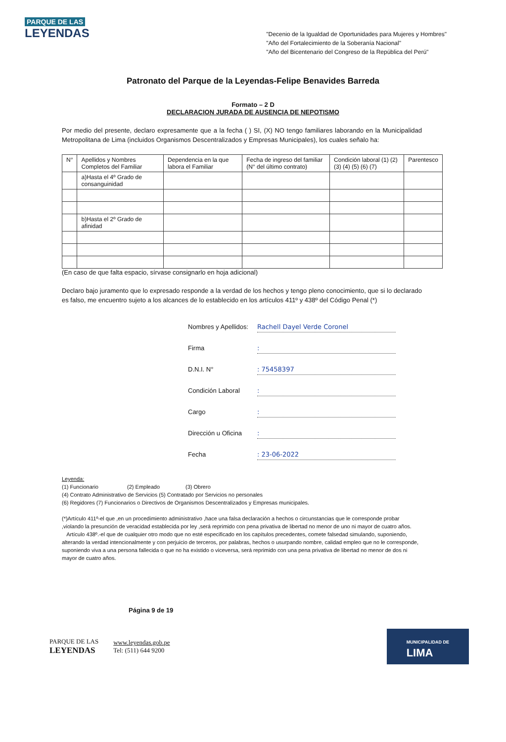PARQUE DE LAS
LEYENDAS
"Decenio de la Igualdad de Oportunidades para Mujeres y Hombres"
"Año del Fortalecimiento de la Soberanía Nacional"
"Año del Bicentenario del Congreso de la República del Perú"
Patronato del Parque de la Leyendas-Felipe Benavides Barreda
Formato – 2 D
DECLARACION JURADA DE AUSENCIA DE NEPOTISMO
Por medio del presente, declaro expresamente que a la fecha ( ) SI, (X) NO tengo familiares laborando en la Municipalidad Metropolitana de Lima (incluidos Organismos Descentralizados y Empresas Municipales), los cuales señalo ha:
| N° | Apellidos y Nombres Completos del Familiar | Dependencia en la que labora el Familiar | Fecha de ingreso del familiar (N° del último contrato) | Condición laboral (1) (2) (3) (4) (5) (6) (7) | Parentesco |
| --- | --- | --- | --- | --- | --- |
| | a)Hasta el 4º Grado de consanguinidad | | | | |
| | b)Hasta el 2º Grado de afinidad | | | | |
(En caso de que falta espacio, sírvase consignarlo en hoja adicional)
Declaro bajo juramento que lo expresado responde a la verdad de los hechos y tengo pleno conocimiento, que si lo declarado es falso, me encuentro sujeto a los alcances de lo establecido en los artículos 411º y 438º del Código Penal (*)
Nombres y Apellidos: Rachell Dayel Verde Coronel
Firma :
D.N.I. N° : 75458397
Condición Laboral :
Cargo :
Dirección u Oficina :
Fecha : 23-06-2022
Leyenda:
(1) Funcionario (2) Empleado (3) Obrero
(4) Contrato Administrativo de Servicios (5) Contratado por Servicios no personales
(6) Regidores (7) Funcionarios o Directivos de Organismos Descentralizados y Empresas municipales.
(*)Artículo 411º-el que ,en un procedimiento administrativo ,hace una falsa declaración a hechos o circunstancias que le corresponde probar ,violando la presunción de veracidad establecida por ley ,será reprimido con pena privativa de libertad no menor de uno ni mayor de cuatro años.
Artículo 438º.-el que de cualquier otro modo que no esté especificado en los capítulos precedentes, comete falsedad simulando, suponiendo, alterando la verdad intencionalmente y con perjuicio de terceros, por palabras, hechos o usurpando nombre, calidad empleo que no le corresponde, suponiendo viva a una persona fallecida o que no ha existido o viceversa, será reprimido con una pena privativa de libertad no menor de dos ni mayor de cuatro años.
Página 9 de 19
PARQUE DE LAS
LEYENDAS
www.leyendas.gob.pe
Tel: (511) 644 9200
MUNICIPALIDAD DE
LIMA